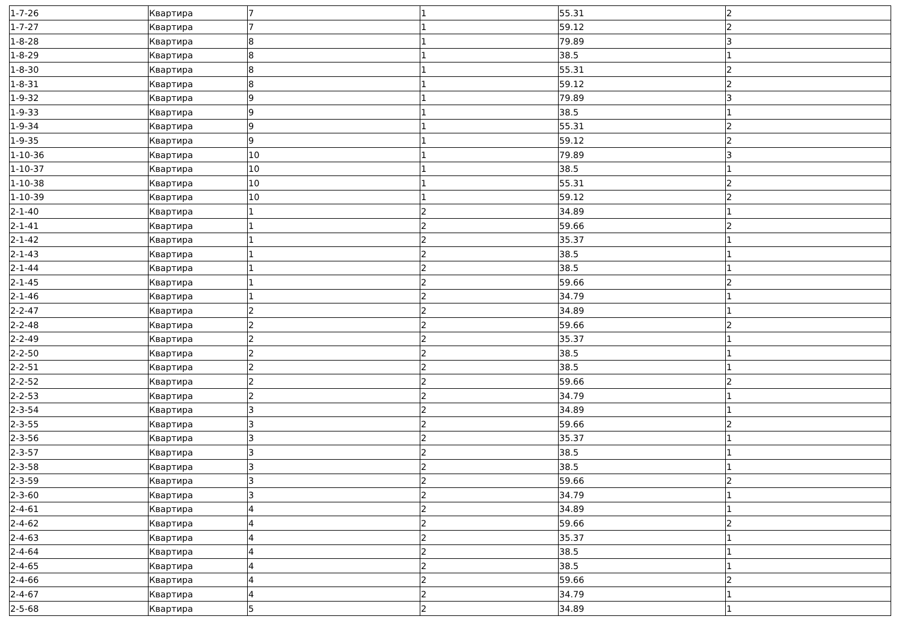| 1-7-26 | Квартира | 7 | 1 | 55.31 | 2 |
| 1-7-27 | Квартира | 7 | 1 | 59.12 | 2 |
| 1-8-28 | Квартира | 8 | 1 | 79.89 | 3 |
| 1-8-29 | Квартира | 8 | 1 | 38.5 | 1 |
| 1-8-30 | Квартира | 8 | 1 | 55.31 | 2 |
| 1-8-31 | Квартира | 8 | 1 | 59.12 | 2 |
| 1-9-32 | Квартира | 9 | 1 | 79.89 | 3 |
| 1-9-33 | Квартира | 9 | 1 | 38.5 | 1 |
| 1-9-34 | Квартира | 9 | 1 | 55.31 | 2 |
| 1-9-35 | Квартира | 9 | 1 | 59.12 | 2 |
| 1-10-36 | Квартира | 10 | 1 | 79.89 | 3 |
| 1-10-37 | Квартира | 10 | 1 | 38.5 | 1 |
| 1-10-38 | Квартира | 10 | 1 | 55.31 | 2 |
| 1-10-39 | Квартира | 10 | 1 | 59.12 | 2 |
| 2-1-40 | Квартира | 1 | 2 | 34.89 | 1 |
| 2-1-41 | Квартира | 1 | 2 | 59.66 | 2 |
| 2-1-42 | Квартира | 1 | 2 | 35.37 | 1 |
| 2-1-43 | Квартира | 1 | 2 | 38.5 | 1 |
| 2-1-44 | Квартира | 1 | 2 | 38.5 | 1 |
| 2-1-45 | Квартира | 1 | 2 | 59.66 | 2 |
| 2-1-46 | Квартира | 1 | 2 | 34.79 | 1 |
| 2-2-47 | Квартира | 2 | 2 | 34.89 | 1 |
| 2-2-48 | Квартира | 2 | 2 | 59.66 | 2 |
| 2-2-49 | Квартира | 2 | 2 | 35.37 | 1 |
| 2-2-50 | Квартира | 2 | 2 | 38.5 | 1 |
| 2-2-51 | Квартира | 2 | 2 | 38.5 | 1 |
| 2-2-52 | Квартира | 2 | 2 | 59.66 | 2 |
| 2-2-53 | Квартира | 2 | 2 | 34.79 | 1 |
| 2-3-54 | Квартира | 3 | 2 | 34.89 | 1 |
| 2-3-55 | Квартира | 3 | 2 | 59.66 | 2 |
| 2-3-56 | Квартира | 3 | 2 | 35.37 | 1 |
| 2-3-57 | Квартира | 3 | 2 | 38.5 | 1 |
| 2-3-58 | Квартира | 3 | 2 | 38.5 | 1 |
| 2-3-59 | Квартира | 3 | 2 | 59.66 | 2 |
| 2-3-60 | Квартира | 3 | 2 | 34.79 | 1 |
| 2-4-61 | Квартира | 4 | 2 | 34.89 | 1 |
| 2-4-62 | Квартира | 4 | 2 | 59.66 | 2 |
| 2-4-63 | Квартира | 4 | 2 | 35.37 | 1 |
| 2-4-64 | Квартира | 4 | 2 | 38.5 | 1 |
| 2-4-65 | Квартира | 4 | 2 | 38.5 | 1 |
| 2-4-66 | Квартира | 4 | 2 | 59.66 | 2 |
| 2-4-67 | Квартира | 4 | 2 | 34.79 | 1 |
| 2-5-68 | Квартира | 5 | 2 | 34.89 | 1 |